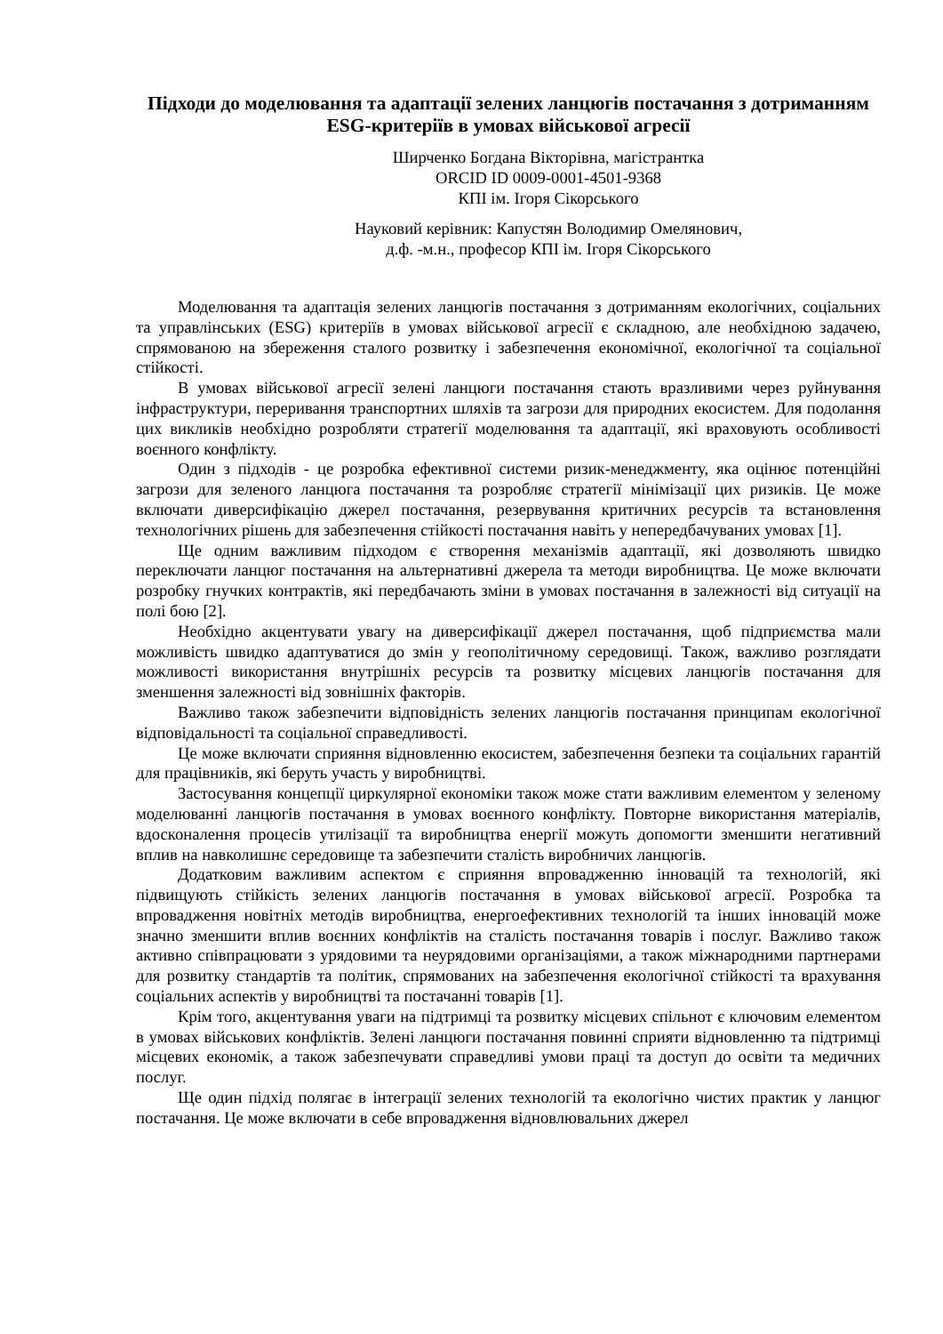Підходи до моделювання та адаптації зелених ланцюгів постачання з дотриманням ESG-критеріїв в умовах військової агресії
Ширченко Богдана Вікторівна, магістрантка
ORCID ID 0009-0001-4501-9368
КПІ ім. Ігоря Сікорського
Науковий керівник: Капустян Володимир Омелянович,
д.ф. -м.н., професор КПІ ім. Ігоря Сікорського
Моделювання та адаптація зелених ланцюгів постачання з дотриманням екологічних, соціальних та управлінських (ESG) критеріїв в умовах військової агресії є складною, але необхідною задачею, спрямованою на збереження сталого розвитку і забезпечення економічної, екологічної та соціальної стійкості.
В умовах військової агресії зелені ланцюги постачання стають вразливими через руйнування інфраструктури, переривання транспортних шляхів та загрози для природних екосистем. Для подолання цих викликів необхідно розробляти стратегії моделювання та адаптації, які враховують особливості воєнного конфлікту.
Один з підходів - це розробка ефективної системи ризик-менеджменту, яка оцінює потенційні загрози для зеленого ланцюга постачання та розробляє стратегії мінімізації цих ризиків. Це може включати диверсифікацію джерел постачання, резервування критичних ресурсів та встановлення технологічних рішень для забезпечення стійкості постачання навіть у непередбачуваних умовах [1].
Ще одним важливим підходом є створення механізмів адаптації, які дозволяють швидко переключати ланцюг постачання на альтернативні джерела та методи виробництва. Це може включати розробку гнучких контрактів, які передбачають зміни в умовах постачання в залежності від ситуації на полі бою [2].
Необхідно акцентувати увагу на диверсифікації джерел постачання, щоб підприємства мали можливість швидко адаптуватися до змін у геополітичному середовищі. Також, важливо розглядати можливості використання внутрішніх ресурсів та розвитку місцевих ланцюгів постачання для зменшення залежності від зовнішніх факторів.
Важливо також забезпечити відповідність зелених ланцюгів постачання принципам екологічної відповідальності та соціальної справедливості.
Це може включати сприяння відновленню екосистем, забезпечення безпеки та соціальних гарантій для працівників, які беруть участь у виробництві.
Застосування концепції циркулярної економіки також може стати важливим елементом у зеленому моделюванні ланцюгів постачання в умовах воєнного конфлікту. Повторне використання матеріалів, вдосконалення процесів утилізації та виробництва енергії можуть допомогти зменшити негативний вплив на навколишнє середовище та забезпечити сталість виробничих ланцюгів.
Додатковим важливим аспектом є сприяння впровадженню інновацій та технологій, які підвищують стійкість зелених ланцюгів постачання в умовах військової агресії. Розробка та впровадження новітніх методів виробництва, енергоефективних технологій та інших інновацій може значно зменшити вплив воєнних конфліктів на сталість постачання товарів і послуг. Важливо також активно співпрацювати з урядовими та неурядовими організаціями, а також міжнародними партнерами для розвитку стандартів та політик, спрямованих на забезпечення екологічної стійкості та врахування соціальних аспектів у виробництві та постачанні товарів [1].
Крім того, акцентування уваги на підтримці та розвитку місцевих спільнот є ключовим елементом в умовах військових конфліктів. Зелені ланцюги постачання повинні сприяти відновленню та підтримці місцевих економік, а також забезпечувати справедливі умови праці та доступ до освіти та медичних послуг.
Ще один підхід полягає в інтеграції зелених технологій та екологічно чистих практик у ланцюг постачання. Це може включати в себе впровадження відновлювальних джерел